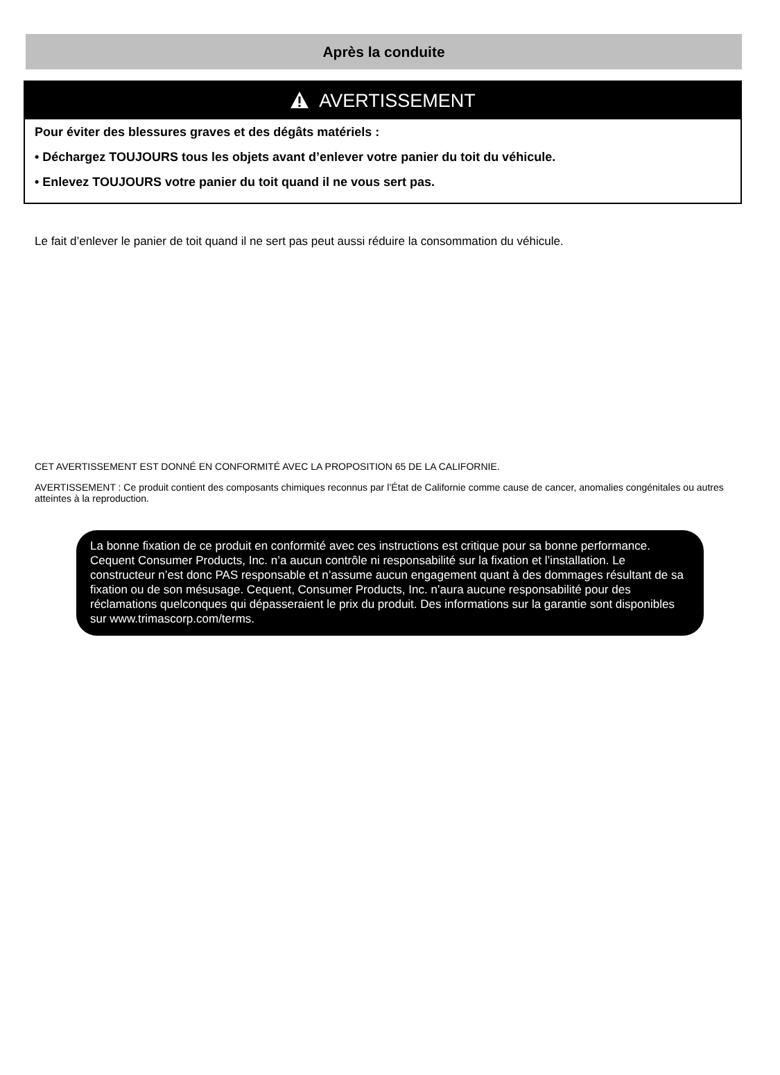Après la conduite
AVERTISSEMENT
Pour éviter des blessures graves et des dégâts matériels :
• Déchargez TOUJOURS tous les objets avant d’enlever votre panier du toit du véhicule.
• Enlevez TOUJOURS votre panier du toit quand il ne vous sert pas.
Le fait d’enlever le panier de toit quand il ne sert pas peut aussi réduire la consommation du véhicule.
CET AVERTISSEMENT EST DONNÉ EN CONFORMITÉ AVEC LA PROPOSITION 65 DE LA CALIFORNIE.
AVERTISSEMENT : Ce produit contient des composants chimiques reconnus par l’État de Californie comme cause de cancer, anomalies congénitales ou autres atteintes à la reproduction.
La bonne fixation de ce produit en conformité avec ces instructions est critique pour sa bonne performance. Cequent Consumer Products, Inc. n’a aucun contrôle ni responsabilité sur la fixation et l’installation. Le constructeur n’est donc PAS responsable et n’assume aucun engagement quant à des dommages résultant de sa fixation ou de son mésusage. Cequent, Consumer Products, Inc. n’aura aucune responsabilité pour des réclamations quelconques qui dépasseraient le prix du produit. Des informations sur la garantie sont disponibles sur www.trimascorp.com/terms.